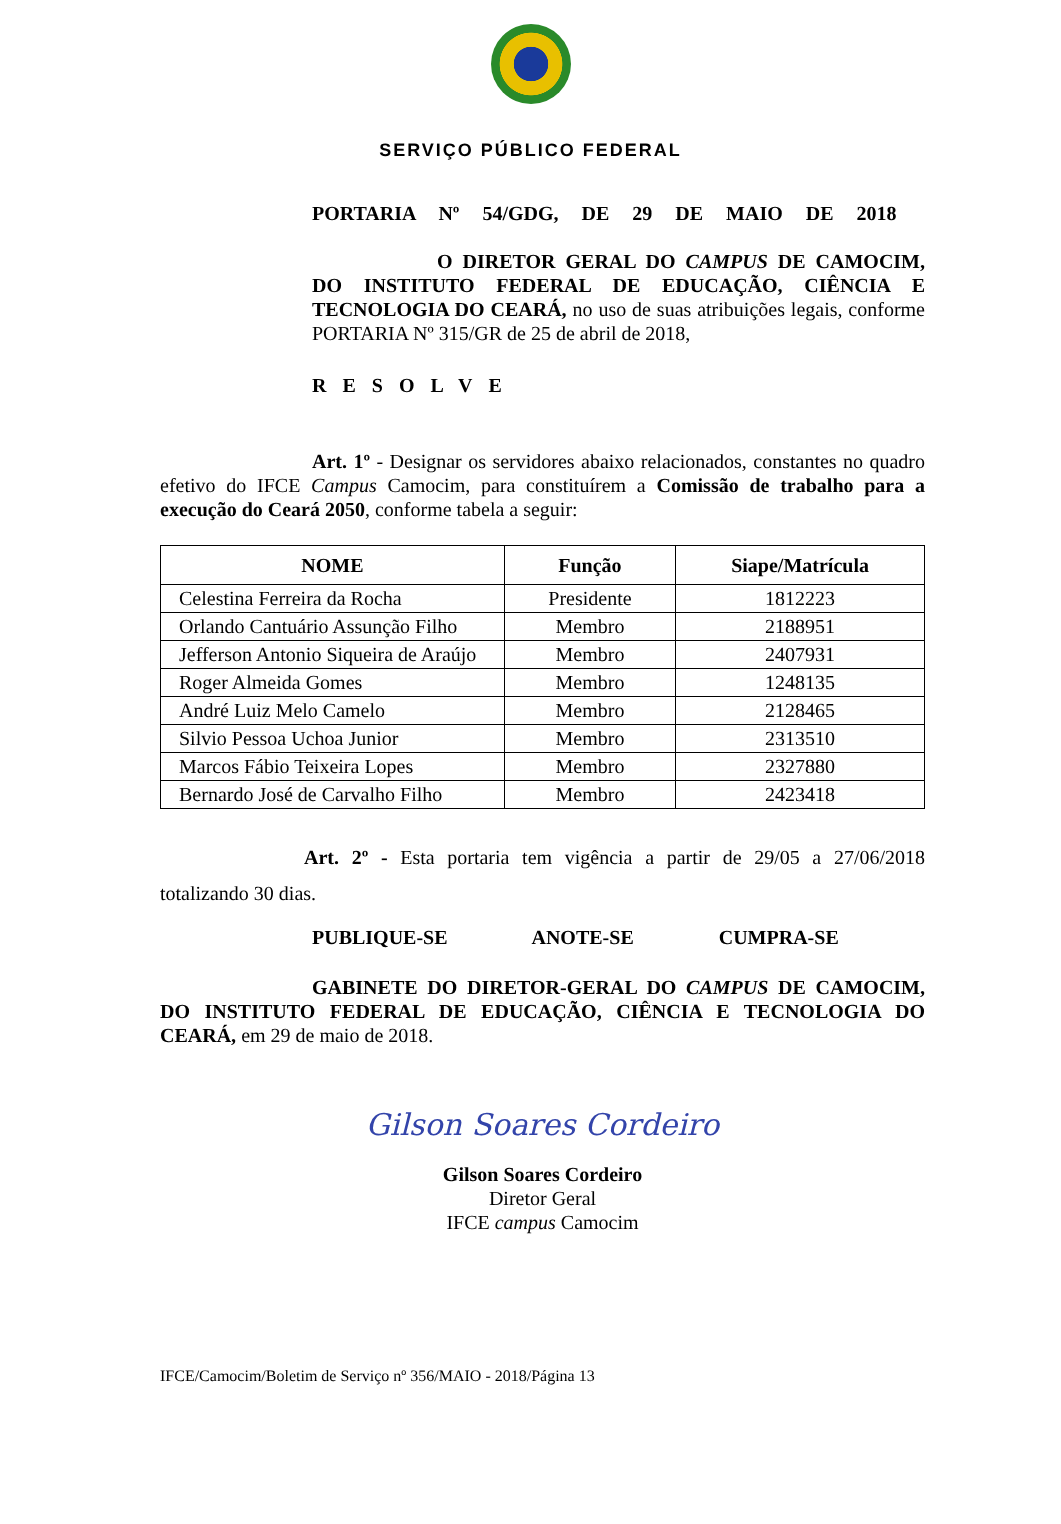SERVIÇO PÚBLICO FEDERAL
PORTARIA Nº 54/GDG, DE 29 DE MAIO DE 2018
O DIRETOR GERAL DO CAMPUS DE CAMOCIM, DO INSTITUTO FEDERAL DE EDUCAÇÃO, CIÊNCIA E TECNOLOGIA DO CEARÁ, no uso de suas atribuições legais, conforme PORTARIA Nº 315/GR de 25 de abril de 2018,
RESOLVE
Art. 1º - Designar os servidores abaixo relacionados, constantes no quadro efetivo do IFCE Campus Camocim, para constituírem a Comissão de trabalho para a execução do Ceará 2050, conforme tabela a seguir:
| NOME | Função | Siape/Matrícula |
| --- | --- | --- |
| Celestina Ferreira da Rocha | Presidente | 1812223 |
| Orlando Cantuário Assunção Filho | Membro | 2188951 |
| Jefferson Antonio Siqueira de Araújo | Membro | 2407931 |
| Roger Almeida Gomes | Membro | 1248135 |
| André Luiz Melo Camelo | Membro | 2128465 |
| Silvio Pessoa Uchoa Junior | Membro | 2313510 |
| Marcos Fábio Teixeira Lopes | Membro | 2327880 |
| Bernardo José de Carvalho Filho | Membro | 2423418 |
Art. 2º - Esta portaria tem vigência a partir de 29/05 a 27/06/2018 totalizando 30 dias.
PUBLIQUE-SE ANOTE-SE CUMPRA-SE
GABINETE DO DIRETOR-GERAL DO CAMPUS DE CAMOCIM, DO INSTITUTO FEDERAL DE EDUCAÇÃO, CIÊNCIA E TECNOLOGIA DO CEARÁ, em 29 de maio de 2018.
Gilson Soares Cordeiro
Gilson Soares Cordeiro
Diretor Geral
IFCE campus Camocim
IFCE/Camocim/Boletim de Serviço nº 356/MAIO - 2018/Página 13